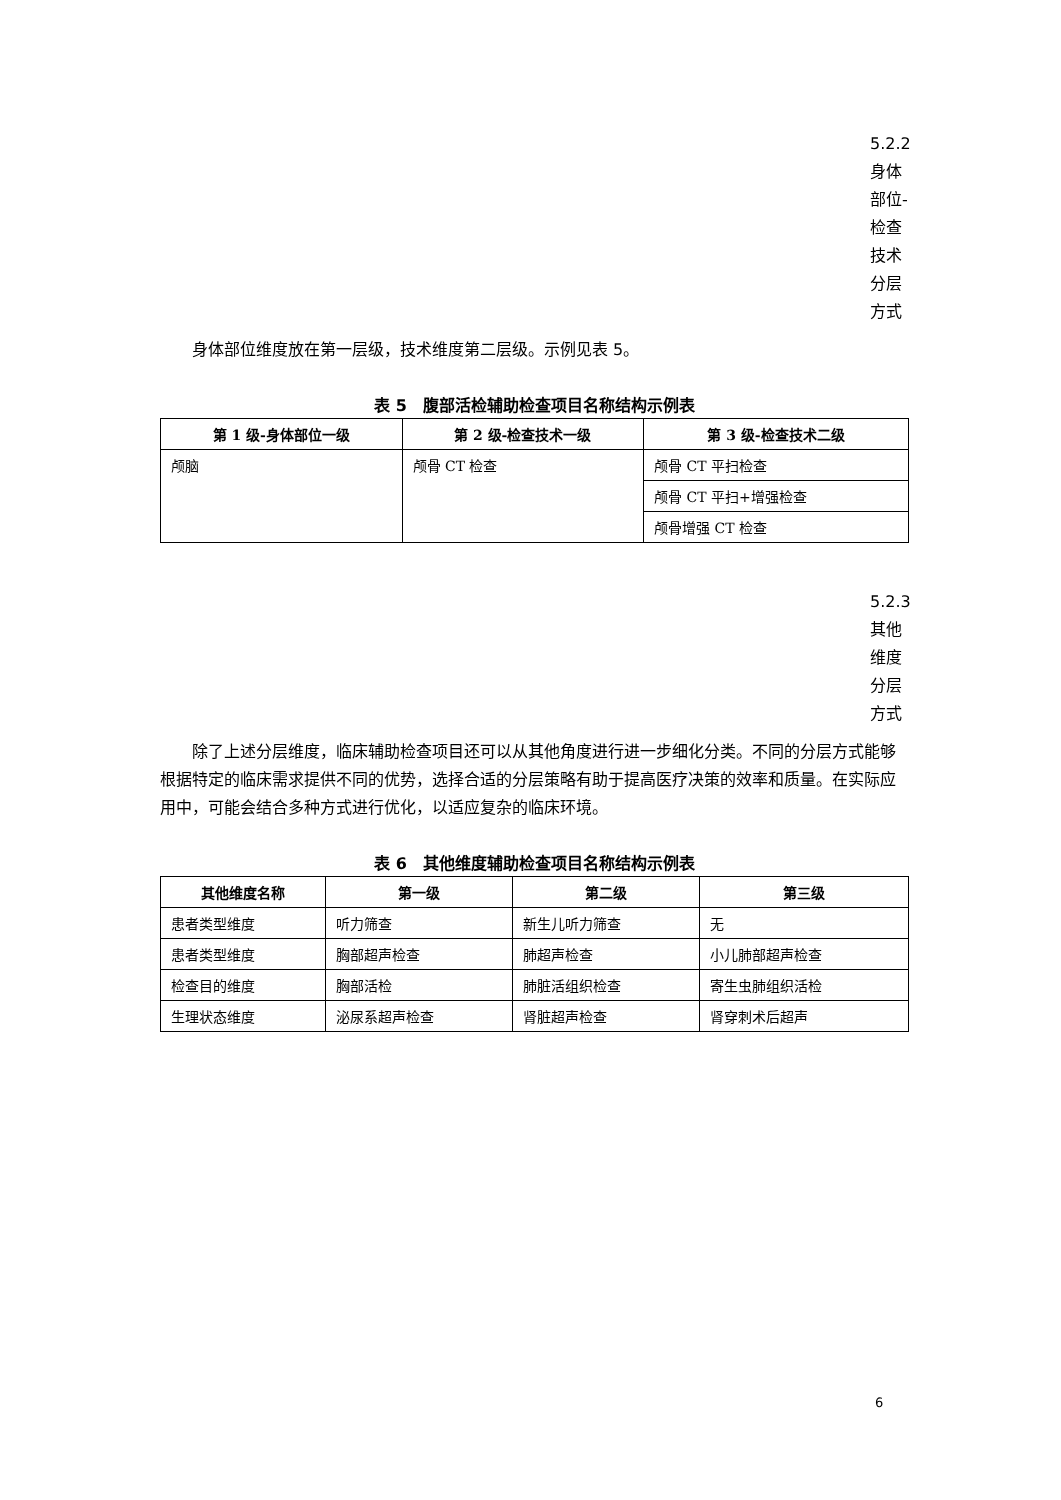5.2.2身体部位-检查技术分层方式
身体部位维度放在第一层级，技术维度第二层级。示例见表 5。
表 5　腹部活检辅助检查项目名称结构示例表
| 第 1 级-身体部位一级 | 第 2 级-检查技术一级 | 第 3 级-检查技术二级 |
| --- | --- | --- |
| 颅脑 | 颅骨 CT 检查 | 颅骨 CT 平扫检查 |
| | | 颅骨 CT 平扫+增强检查 |
| | | 颅骨增强 CT 检查 |
5.2.3其他维度分层方式
除了上述分层维度，临床辅助检查项目还可以从其他角度进行进一步细化分类。不同的分层方式能够根据特定的临床需求提供不同的优势，选择合适的分层策略有助于提高医疗决策的效率和质量。在实际应用中，可能会结合多种方式进行优化，以适应复杂的临床环境。
表 6　其他维度辅助检查项目名称结构示例表
| 其他维度名称 | 第一级 | 第二级 | 第三级 |
| --- | --- | --- | --- |
| 患者类型维度 | 听力筛查 | 新生儿听力筛查 | 无 |
| 患者类型维度 | 胸部超声检查 | 肺超声检查 | 小儿肺部超声检查 |
| 检查目的维度 | 胸部活检 | 肺脏活组织检查 | 寄生虫肺组织活检 |
| 生理状态维度 | 泌尿系超声检查 | 肾脏超声检查 | 肾穿刺术后超声 |
6